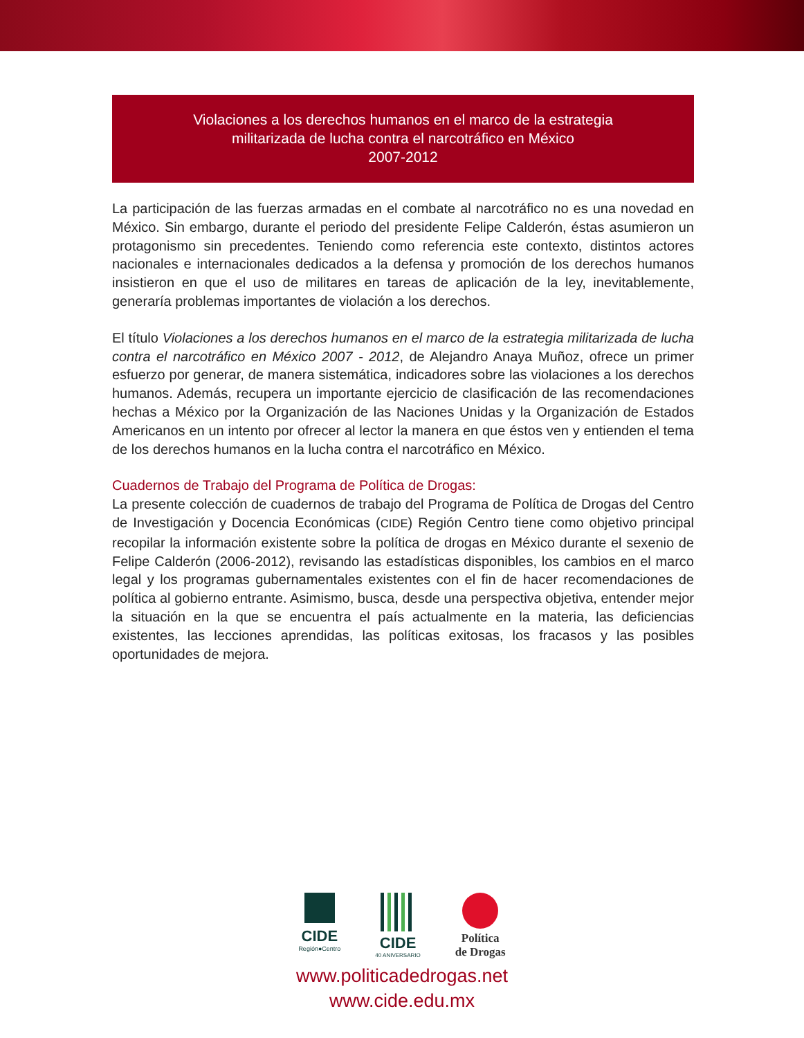Violaciones a los derechos humanos en el marco de la estrategia
militarizada de lucha contra el narcotráfico en México
2007-2012
La participación de las fuerzas armadas en el combate al narcotráfico no es una novedad en México. Sin embargo, durante el periodo del presidente Felipe Calderón, éstas asumieron un protagonismo sin precedentes. Teniendo como referencia este contexto, distintos actores nacionales e internacionales dedicados a la defensa y promoción de los derechos humanos insistieron en que el uso de militares en tareas de aplicación de la ley, inevitablemente, generaría problemas importantes de violación a los derechos.
El título Violaciones a los derechos humanos en el marco de la estrategia militarizada de lucha contra el narcotráfico en México 2007 - 2012, de Alejandro Anaya Muñoz, ofrece un primer esfuerzo por generar, de manera sistemática, indicadores sobre las violaciones a los derechos humanos. Además, recupera un importante ejercicio de clasificación de las recomendaciones hechas a México por la Organización de las Naciones Unidas y la Organización de Estados Americanos en un intento por ofrecer al lector la manera en que éstos ven y entienden el tema de los derechos humanos en la lucha contra el narcotráfico en México.
Cuadernos de Trabajo del Programa de Política de Drogas:
La presente colección de cuadernos de trabajo del Programa de Política de Drogas del Centro de Investigación y Docencia Económicas (CIDE) Región Centro tiene como objetivo principal recopilar la información existente sobre la política de drogas en México durante el sexenio de Felipe Calderón (2006-2012), revisando las estadísticas disponibles, los cambios en el marco legal y los programas gubernamentales existentes con el fin de hacer recomendaciones de política al gobierno entrante. Asimismo, busca, desde una perspectiva objetiva, entender mejor la situación en la que se encuentra el país actualmente en la materia, las deficiencias existentes, las lecciones aprendidas, las políticas exitosas, los fracasos y las posibles oportunidades de mejora.
CIDE
Región●Centro
CIDE
40 ANIVERSARIO
Política
de Drogas
www.politicadedrogas.net
www.cide.edu.mx